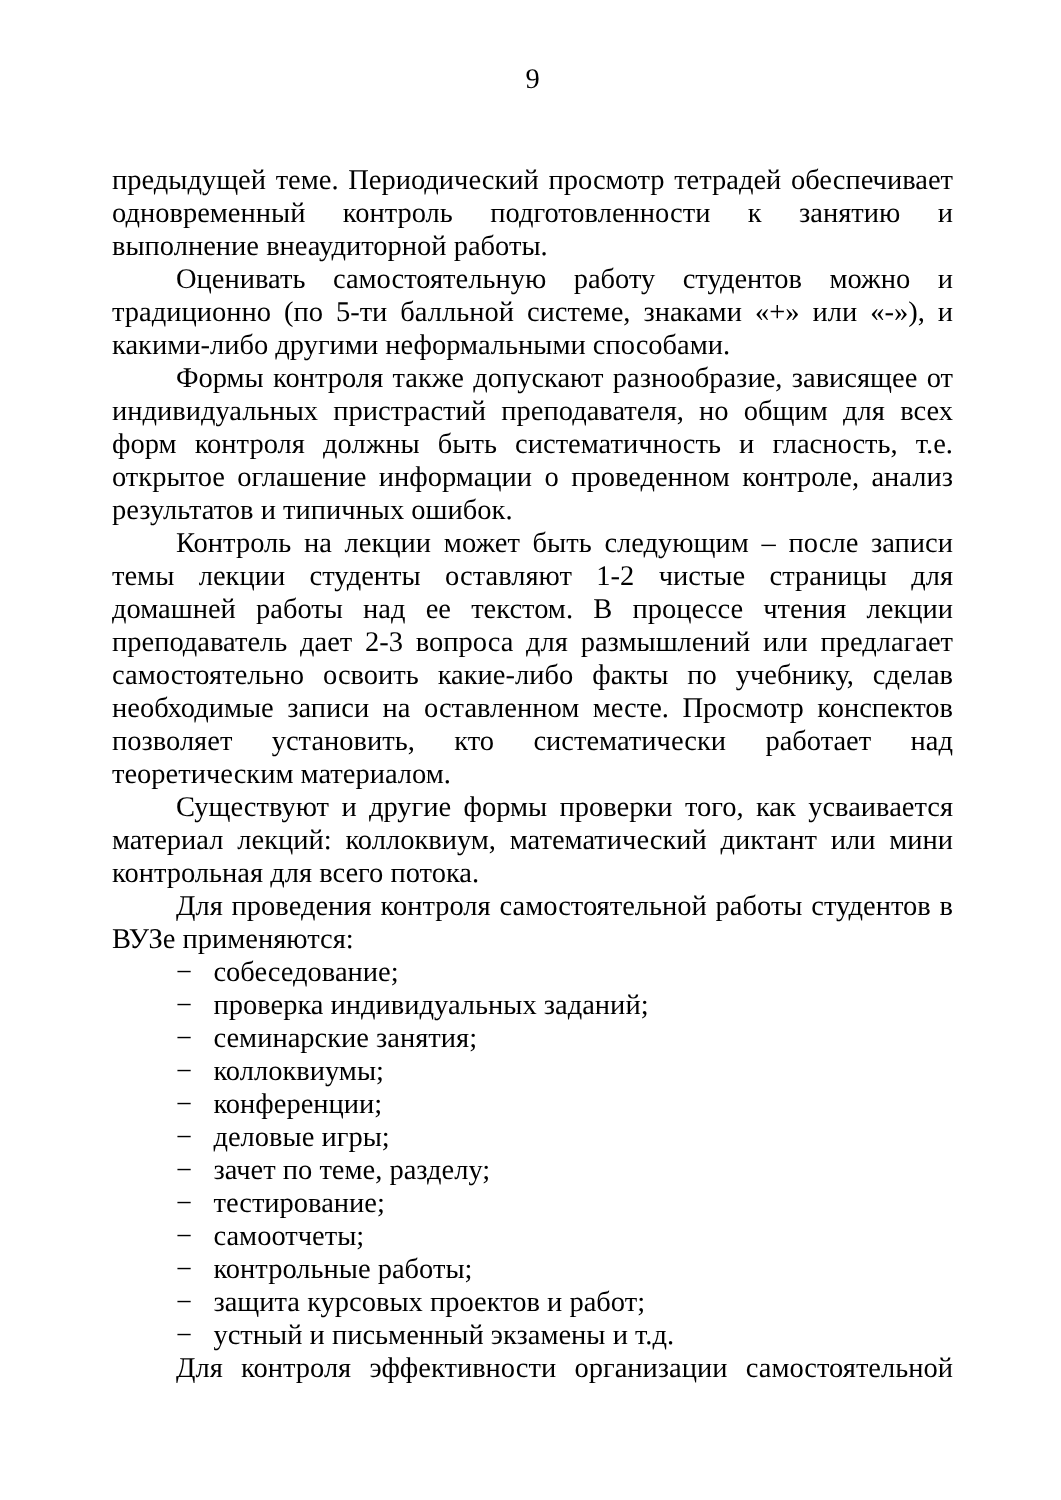9
предыдущей теме. Периодический просмотр тетрадей обеспечивает одновременный контроль подготовленности к занятию и выполнение внеаудиторной работы.
Оценивать самостоятельную работу студентов можно и традиционно (по 5-ти балльной системе, знаками «+» или «-»), и какими-либо другими неформальными способами.
Формы контроля также допускают разнообразие, зависящее от индивидуальных пристрастий преподавателя, но общим для всех форм контроля должны быть систематичность и гласность, т.е. открытое оглашение информации о проведенном контроле, анализ результатов и типичных ошибок.
Контроль на лекции может быть следующим – после записи темы лекции студенты оставляют 1-2 чистые страницы для домашней работы над ее текстом. В процессе чтения лекции преподаватель дает 2-3 вопроса для размышлений или предлагает самостоятельно освоить какие-либо факты по учебнику, сделав необходимые записи на оставленном месте. Просмотр конспектов позволяет установить, кто систематически работает над теоретическим материалом.
Существуют и другие формы проверки того, как усваивается материал лекций: коллоквиум, математический диктант или мини контрольная для всего потока.
Для проведения контроля самостоятельной работы студентов в ВУЗе применяются:
− собеседование;
− проверка индивидуальных заданий;
− семинарские занятия;
− коллоквиумы;
− конференции;
− деловые игры;
− зачет по теме, разделу;
− тестирование;
− самоотчеты;
− контрольные работы;
− защита курсовых проектов и работ;
− устный и письменный экзамены и т.д.
Для контроля эффективности организации самостоятельной